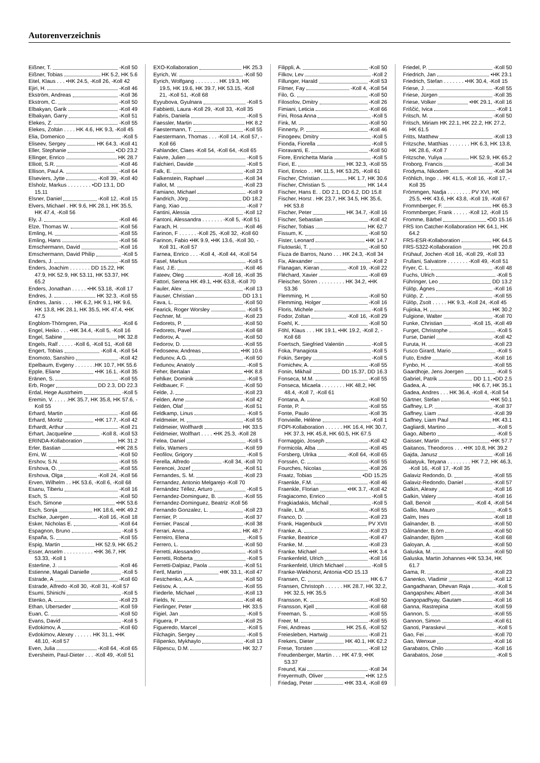Autorenverzeichnis
Eißner, T. -Koll 50
Eißner, Tobias HK 5.2, HK 5.6
Eitel, Klaus . . . •HK 24.5, -Koll 26, -Koll 42
Ejiri, H. -Koll 46
Ekström, Andreas -Koll 36
Ekstrom, C. -Koll 50
Elbakyan, Garik -Koll 49
Elbakyan, Garry -Koll 51
Elekes, Z. -Koll 55
Elekes, Zoltán . . . . HK 4.6, HK 9.3, -Koll 45
Elia, Domenico -Koll 5
Eliseev, Sergey HK 64.3, -Koll 41
Eller, Stephanie •DD 23.2
Ellinger, Enrico HK 28.7
Elliott, S.R. -Koll 46
Ellison, Paul A. -Koll 64
Elseviers, Jytte -Koll 39, -Koll 40
Elsholz, Markus . . . . . . . . •DD 13.1, DD 15.11
Elsner, Daniel -Koll 12, -Koll 15
Elvers, Michael . HK 9.6, HK 28.1, HK 35.5, HK 47.4, -Koll 56
Ely, J. -Koll 46
Elze, Thomas W. -Koll 56
Emling, H. -Koll 55
Emling, Hans -Koll 56
Emschermann, David -Koll 16
Emschermann, David Philip -Koll 5
Enders, J. -Koll 55
Enders, Joachim . . . . . . . DD 15.22, HK 47.9, HK 52.9, HK 53.11, HK 53.37, HK 65.2
Enders, Jonathan . . . . . •HK 53.18, -Koll 17
Endres, J. HK 32.3, -Koll 55
Endres, Janis . . . . HK 6.2, HK 9.1, HK 9.6, HK 13.8, HK 28.1, HK 35.5, HK 47.4, •HK 47.5
Engblom-Thörngren, Pia -Koll 6
Engel, Heiko . . . •HK 34.4, -Koll 5, -Koll 16
Engel, Sabine HK 32.8
Engels, Ralf . . . . . -Koll 6, -Koll 51, -Koll 68
Engert, Tobias -Koll 4, -Koll 54
Enomoto, Sanshiro -Koll 42
Epelbaum, Evgeny . . . . . . .HK 10.7, HK 55.6
Epple, Eliane •HK 16.1, -Koll 35
Eränen, S. -Koll 55
Erb, Roger DD 2.3, DD 22.3
Erdal, Hege Austrheim -Koll 5
Eremin, V. . . . . .HK 35.7, HK 35.8, HK 57.6, -Koll 55
Erhard, Martin -Koll 66
Erhard, Moritz •HK 17.7, -Koll 42
Erhardt, Arthur -Koll 21
Erhart, Jacqueline -Koll 8, -Koll 53
ERINDA-Kollaboration HK 31.2
Erler, Bastian •HK 28.5
Erni, W. -Koll 50
Ershov, S.N. -Koll 55
Ershova, O. -Koll 55
Ershova, Olga -Koll 24, -Koll 56
Erven, Wilhelm . . HK 53.6, -Koll 6, -Koll 68
Esanu, Tiberiu -Koll 16
Esch, S. -Koll 50
Esch, Simone •HK 53.6
Esch, Sonja HK 18.6, •HK 49.2
Eschke, Juergen -Koll 16, -Koll 18
Esker, Nicholas E. -Koll 64
Espagnon, Bruno -Koll 5
España, S. -Koll 55
Espig, Martin HK 52.9, HK 65.2
Esser, Anselm . . . . . . . . . . •HK 36.7, HK 53.33, -Koll 1
Esterline, J. -Koll 46
Estienne, Magali Danielle -Koll 5
Estrade, A -Koll 60
Estrade, Alfredo -Koll 30, -Koll 31, -Koll 57
Esumi, Shinichi -Koll 5
Etenko, A. -Koll 23
Ethan, Uberseder -Koll 59
Euan, C. -Koll 50
Evans, David -Koll 5
Evdokimov, A -Koll 60
Evdokimov, Alexey . . . . . . HK 31.1, •HK 48.10, -Koll 57
Even, Julia -Koll 64, -Koll 65
Eversheim, Paul-Dieter . . . -Koll 49, -Koll 51
EXO-Kollaboration HK 25.3
Eyrich, W. -Koll 50
Eyrich, Wolfgang . . . . . . . . HK 19.3, HK 19.5, HK 19.6, HK 39.7, HK 53.15, -Koll 21, -Koll 51, -Koll 68
Eyyubova, Gyulnara -Koll 5
Fabbietti, Laura -Koll 29, -Koll 33, -Koll 35
Fabris, Daniela -Koll 5
Faessler, Martin HK 8.2
Faestermann, T. -Koll 55
Faestermann, Thomas . . . -Koll 14, -Koll 57, -Koll 66
Fahlander, Claes -Koll 54, -Koll 64, -Koll 65
Faivre, Julien -Koll 5
Falchieri, Davide -Koll 5
Falk, E. -Koll 23
Falkenstein, Raphael -Koll 34
Fallot, M. -Koll 23
Famiano, Michael -Koll 9
Fandrich, Jörg DD 18.2
Fang, Xiao -Koll 7
Fantini, Alessia -Koll 12
Fantoni, Alessandra . . . . . . . -Koll 5, -Koll 51
Farach, H. -Koll 46
Farinon, F . . . . . . -Koll 25, -Koll 32, -Koll 60
Farinon, Fabio •HK 9.9, •HK 13.6, -Koll 30, -Koll 31, -Koll 57
Farnea, Enrico . . . -Koll 4, -Koll 44, -Koll 54
Fasel, Markus -Koll 5
Fast, J.E. -Koll 46
Fateev, Oleg -Koll 16, -Koll 35
Fattori, Serena HK 49.1, •HK 63.8, -Koll 70
Fauler, Alex -Koll 13
Fauser, Christian DD 13.1
Fava, L. -Koll 50
Fearick, Roger Worsley -Koll 5
Fechner, M. -Koll 23
Fedorets, P. -Koll 50
Fedorets, Pavel -Koll 68
Fedorov, A. -Koll 50
Fedorov, D. -Koll 55
Fedoseew, Andreas •HK 10.6
Fedunov, A.G. -Koll 50
Fedunov, Anatoly -Koll 5
Feher, Bertalan •HK 8.8
Fehlker, Dominik -Koll 5
Feldbauer, F. -Koll 50
Felde, J. -Koll 23
Felden, Arne -Koll 42
Felden, Olaf -Koll 51
Feldkamp, Linus -Koll 5
Feldmeier, H. -Koll 55
Feldmeier, Wolfhardt HK 33.5
Feldmeier, Wolfhart . . . . •HK 25.3, -Koll 28
Felea, Daniel -Koll 5
Felix, Wamers -Koll 59
Feofilov, Grigory -Koll 5
Ferella, Alfredo -Koll 34, -Koll 70
Ferencei, Jozef -Koll 51
Fernandes, S. M. -Koll 23
Fernandez, Antonio Melgarejo -Koll 70
Fernández Téllez, Arturo -Koll 5
Fernandez-Dominguez, B. -Koll 55
Fernandez-Dominguez, Beatriz -Koll 56
Fernando Gonzalez, L. -Koll 23
Fernier, P. -Koll 37
Fernier, Pascal -Koll 38
Ferrari, Anna HK 48.7
Ferreiro, Elena -Koll 5
Ferrero, L. -Koll 50
Ferretti, Alessandro -Koll 5
Ferretti, Roberta -Koll 5
Ferretti-Dalpiaz, Paola -Koll 51
Fertl, Martin •HK 33.1, -Koll 47
Festchenko, A.A. -Koll 50
Fetisov, A. -Koll 55
Fiederle, Michael -Koll 13
Fields, N. -Koll 46
Fierlinger, Peter HK 33.5
Figiel, Jan -Koll 5
Figuera, P -Koll 25
Figueredo, Marcel -Koll 5
Filchagin, Sergey -Koll 5
Filipenko, Mykhaylo -Koll 13
Filipescu, D.M. HK 32.7
Filippli, A. -Koll 50
Filkov, Lev -Koll 2
Fillunger, Harald -Koll 53
Filmer, Fay -Koll 4, -Koll 54
Filo, G. -Koll 50
Filosofov, Dmitry -Koll 26
Fimiani, Leticia -Koll 66
Fini, Rosa Anna -Koll 5
Fink, M. -Koll 50
Finnerty, P. -Koll 46
Finogeev, Dmitry -Koll 5
Fionda, Fiorella -Koll 5
Fioravanti, E. -Koll 50
Fiore, Enrichetta Maria -Koll 5
Fiori, E. HK 32.3, -Koll 55
Fiori, Enrico . . HK 11.5, HK 53.25, -Koll 61
Fischer, Christian HK 1.7, HK 30.6
Fischer, Christian S. HK 14.4
Fischer, Hans E. . DD 2.1, DD 6.2, DD 15.8
Fischer, Horst . HK 23.7, HK 34.5, HK 35.6, HK 53.8
Fischer, Peter HK 34.7, -Koll 16
Fischer, Sebastian -Koll 42
Fischer, Tobias HK 62.7
Fissum, K. -Koll 50
Fister, Leonard •HK 14.7
Fiutowski, T. -Koll 50
Fiuza de Barros, Nuno . . . HK 24.3, -Koll 34
Fix, Alexander -Koll 2
Flanagan, Kieran -Koll 19, -Koll 22
Fléchard, Xavier -Koll 69
Fleischer, Sören . . . . . . . . . HK 34.2, •HK 53.36
Flemming, H. -Koll 50
Flemming, Holger -Koll 16
Floris, Michele -Koll 5
Fodor, Zoltan -Koll 16, -Koll 29
Foehl, K. -Koll 50
Föhl, Klaus . . . HK 19.1, •HK 19.2, -Koll 2, -Koll 68
Foertsch, Siegfried Valentin -Koll 5
Foka, Panagiota -Koll 5
Fokin, Sergey -Koll 5
Fomichev, A. -Koll 55
Fonin, Mikhail DD 15.37, DD 16.3
Fonseca, M.M. -Koll 55
Fonseca, Micaela . . . . . . . . HK 48.2, HK 48.4, -Koll 7, -Koll 61
Fontana, A. -Koll 50
Fonte, P. -Koll 55
Fonte, Paulo -Koll 35
Fonvieille, Hélène -Koll 1
FOPI-Kollaboration . . . . . . HK 16.4, HK 30.7, HK 37.3, HK 45.8, HK 60.5, HK 67.5
Formaggio, Joseph -Koll 42
Formicola, Alba -Koll 45
Forsberg, Ulrika -Koll 64, -Koll 65
Forssén, C. -Koll 55
Fourches, Nicolas -Koll 26
Fraatz, Tobias •DD 15.25
Fraenkle, F.M. -Koll 46
Fraenkle, Florian •HK 3.7, -Koll 42
Fragiacomo, Enrico -Koll 5
Fragkiadakis, Michail -Koll 5
Fraile, L.M. -Koll 55
Franco, D. -Koll 23
Frank, Hagenbuck PV XVII
Franke, A. -Koll 23
Franke, Beatrice -Koll 47
Franke, M. -Koll 23
Franke, Michael •HK 3.4
Frankenfeld, Ulrich -Koll 16
Frankenfeld, Ulrich Michael -Koll 5
Franke-Wiekhorst, Antonia •DD 15.13
Fransen, C. HK 6.7
Fransen, Christoph . . . . . . HK 28.7, HK 32.2, HK 32.5, HK 35.5
Fransson, K. -Koll 50
Fransson, Kjell -Koll 68
Freeman, S. -Koll 55
Freer, M. -Koll 55
Frei, Andreas HK 25.6, -Koll 52
Freiesleben, Hartwig -Koll 21
Frekers, Dieter HK 40.1, HK 62.2
Frese, Torsten -Koll 12
Freudenberger, Martin . . . HK 47.9, •HK 53.37
Freund, Kai -Koll 34
Freyermuth, Oliver •HK 12.5
Friedag, Peter •HK 33.4, -Koll 69
Friedel, P. -Koll 50
Friedrich, Jan •HK 23.1
Friedrich, Stefan . . . . . . . •HK 30.4, -Koll 15
Friese, J. -Koll 55
Friese, Jürgen -Koll 35
Friese, Volker •HK 29.1, -Koll 16
Friščić, Ivica -Koll 1
Fritsch, M. -Koll 50
Fritsch, Miriam HK 22.1, HK 22.2, HK 27.2, HK 61.5
Fritts, Matthew -Koll 13
Fritzsche, Matthias . . . . . . . HK 6.3, HK 13.8, HK 28.6, -Koll 7
Fritzsche, Yuliya HK 52.9, HK 65.2
Froborg, Francis -Koll 34
Frodyma, Nikodem -Koll 34
Fröhlich, Ingo . . HK 41.5, -Koll 16, -Koll 17, -Koll 35
Frömmgen, Nadja . . . . . . . . PV XVI, HK 25.5, •HK 43.6, HK 43.8, -Koll 19, -Koll 67
Frommberger, F. HK 65.3
Frommberger, Frank . . . . . -Koll 12, -Koll 15
Fromme, Bärbel •DD 15.16
FRS Ion Catcher-Kollaboration HK 64.1, HK 64.2
FRS-ESR-Kollaboration HK 64.5
FRS-S322-Kollaboration HK 20.8
Frühauf, Jochen -Koll 16, -Koll 29, -Koll 33
Frullani, Salvatore . . . . . . . -Koll 49, -Koll 51
Fryer, C. L. -Koll 48
Fuchs, Ulrich -Koll 5
Führinger, Leo DD 13.2
Fülöp, Ágnes -Koll 16
Fülöp, Z. -Koll 55
Fülöp, Zsolt . . . . . HK 9.3, -Koll 24, -Koll 45
Fujioka, H. HK 30.2
Fulgione, Walter -Koll 70
Funke, Christian -Koll 15, -Koll 49
Furget, Christophe -Koll 5
Furse, Daniel -Koll 42
Furuta, H. -Koll 23
Fusco Girard, Mario -Koll 5
Futo, Endre -Koll 16
Fynbo, H. -Koll 55
Gaardhoje, Jens Joergen -Koll 5
Gabriel, Patrik DD 1.1, •DD 2.5
Gadea, A. HK 6.7, HK 35.1
Gadea, Andres . . . HK 36.4, -Koll 4, -Koll 54
Gärtner, Stefan •HK 50.1
Gaffney, L.P. -Koll 37
Gaffney, Liam -Koll 39
Gaffney, Liam Paul HK 43.1
Gagliardi, Martino -Koll 5
Gago, Alberto -Koll 5
Gaisser, Martin •HK 57.7
Gaitanos, Theodoros . . . •HK 10.8, HK 39.2
Gajda, Janusz -Koll 16
Galatyuk, Tetyana . . . . . . . . HK 7.2, HK 46.3, -Koll 16, -Koll 17, -Koll 35
Galaviz Redondo, D. -Koll 55
Galaviz-Redondo, Daniel -Koll 57
Galkin, Alexey -Koll 16
Galkin, Valery -Koll 16
Gall, Benoit -Koll 4, -Koll 54
Gallio, Mauro -Koll 5
Galm, Ines -Koll 18
Galnander, B. -Koll 50
Gålnander, B.örn -Koll 50
Galnander, Björn -Koll 68
Galoyan, A. -Koll 50
Galuska, M. -Koll 50
Galuska, Martin Johannes •HK 53.34, HK 61.7
Gama, R. -Koll 23
Ganenko, Vladimir -Koll 12
Gangadharan, Dhevan Raja -Koll 5
Gangapshev, Albert -Koll 34
Gangopadhyay, Gautam -Koll 16
Ganna, Rastrepina -Koll 59
Gannon, S. -Koll 55
Gannon, Simon -Koll 61
Ganoti, Paraskevi -Koll 5
Gao, Fei -Koll 70
Gao, Wenxue -Koll 16
Garabatos, Chilo -Koll 16
Garabatos, Jose -Koll 5